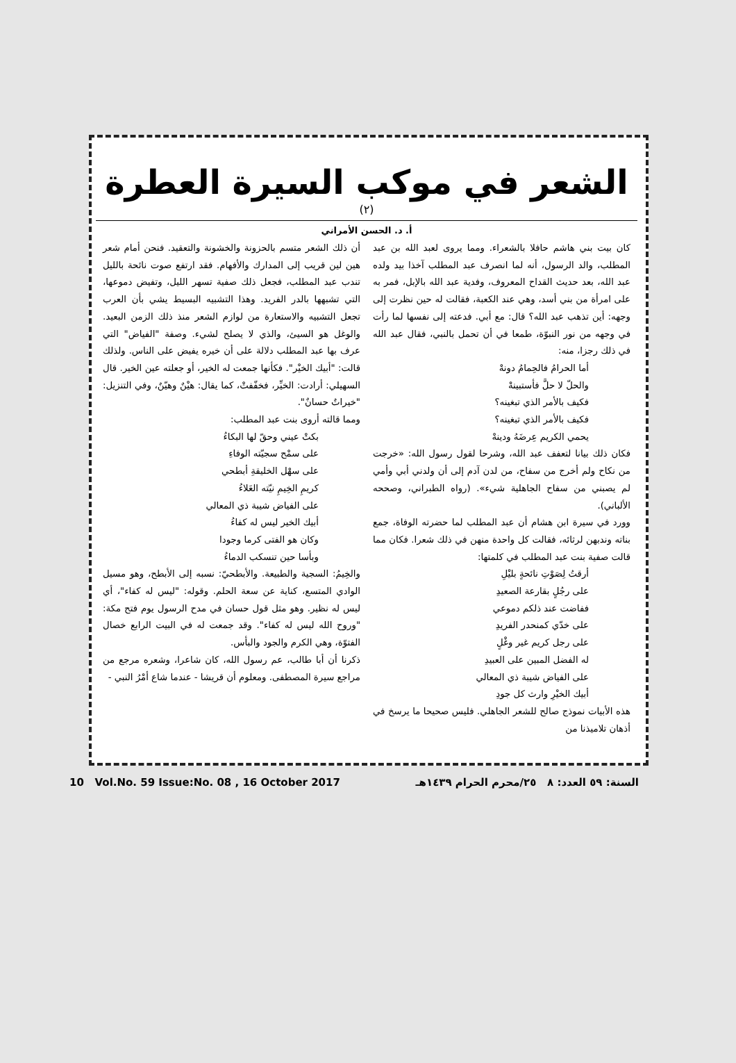الشعر في موكب السيرة العطرة
(٢)
أ. د. الحسن الأمراني
كان بيت بني هاشم حافلا بالشعراء. ومما يروى لعبد الله بن عبد المطلب، والد الرسول، أنه لما انصرف عبد المطلب آخذا بيد ولده عبد الله، بعد حديث القداح المعروف، وفدية عبد الله بالإبل، فمر به على امرأة من بني أسد، وهي عند الكعبة، فقالت له حين نظرت إلى وجهه: أين تذهب عبد الله؟ قال: مع أبي. فدعته إلى نفسها لما رأت في وجهه من نور النبوّة، طمعا في أن تحمل بالنبي، فقال عبد الله في ذلك رجزا، منه:
أما الحرامُ فالحِمامُ دونهْ
والحلّ لا حلَّ فأستبينهْ
فكيف بالأمر الذي تبغينه؟
فكيف بالأمر الذي تبغينه؟
يحمي الكريم عِرضَهُ ودينهْ
فكان ذلك بيانا لتعفف عبد الله، وشرحا لقول رسول الله: «خرجت من نكاح ولم أخرج من سفاح، من لدن آدم إلى أن ولدني أبي وأمي لم يصبني من سفاح الجاهلية شيء». (رواه الطبراني، وصححه الألباني).
وورد في سيرة ابن هشام أن عبد المطلب لما حضرته الوفاة، جمع بناته وندبهن لرثائه، فقالت كل واحدة منهن في ذلك شعرا. فكان مما قالت صفية بنت عبد المطلب في كلمتها:
أرقتُ لِصَوْتِ نائحةٍ بليْلِ
على رجُلٍ بقارعة الصعيدِ
ففاضت عند ذلكم دموعي
على خدّي كمنحدر الفريدِ
على رجل كريم غير وغْلٍ
له الفضل المبين على العبيدِ
على الفياض شيبة ذي المعالي
أبيك الخيْرِ وارث كل جودِ
هذه الأبيات نموذج صالح للشعر الجاهلي. فليس صحيحا ما يرسخ في أذهان تلاميذنا من
أن ذلك الشعر متسم بالحزونة والخشونة والتعقيد. فنحن أمام شعر هين لين قريب إلى المدارك والأفهام. فقد ارتفع صوت نائحة بالليل تندب عبد المطلب، فجعل ذلك صفية تسهر الليل، وتفيض دموعها، التي تشبهها بالدر الفريد. وهذا التشبيه البسيط يشي بأن العرب تجعل التشبيه والاستعارة من لوازم الشعر منذ ذلك الزمن البعيد. والوغل هو السيئ، والذي لا يصلح لشيء. وصفة "الفياض" التي عرف بها عبد المطلب دلالة على أن خيره يفيض على الناس. ولذلك قالت: "أبيك الخيْر". فكأنها جمعت له الخير، أو جعلته عين الخير. قال السهيلي: أرادت: الخيِّر، فخفّفتْ، كما يقال: هيْنٌ وهيّنٌ، وفي التنزيل: "خيراتٌ حسانٌ".
ومما قالته أروى بنت عبد المطلب:
بكتْ عيني وحقّ لها البكاءُ
على سمْح سجيّته الوفاءِ
على سهْل الخليقةِ أبطحي
كريمِ الخِيمِ نيّته العَلاءُ
على الفياض شيبة ذي المعالي
أبيك الخير ليس له كفاءُ
وكان هو الفتى كرما وجودا
وبأسا حين تنسكب الدماءُ
والخِيمُ: السجية والطبيعة. والأبطحيّ: نسبه إلى الأبطح، وهو مسيل الوادي المتسع، كناية عن سعة الحلم. وقوله: "ليس له كفاء"، أي ليس له نظير. وهو مثل قول حسان في مدح الرسول يوم فتح مكة: "وروح الله ليس له كفاء". وقد جمعت له في البيت الرابع خصال الفتوّة، وهي الكرم والجود والبأس.
ذكرنا أن أبا طالب، عم رسول الله، كان شاعرا، وشعره مرجع من مراجع سيرة المصطفى. ومعلوم أن قريشا - عندما شاع أمْرُ النبي -
10 Vol.No. 59 Issue:No. 08 , 16 October 2017 السنة: ٥٩ العدد: ٨ ٢٥/محرم الحرام ١٤٣٩هـ